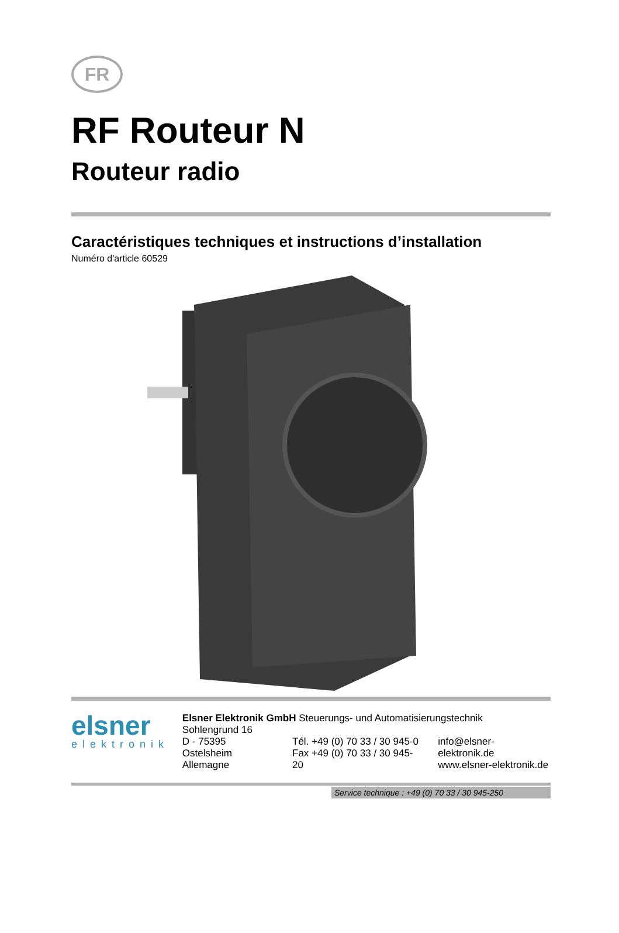FR
RF Routeur N
Routeur radio
Caractéristiques techniques et instructions d’installation
Numéro d'article 60529
elsner
elektronik
Elsner Elektronik GmbH Steuerungs- und Automatisierungstechnik
Sohlengrund 16
D - 75395 Ostelsheim
Allemagne
Tél. +49 (0) 70 33 / 30 945-0
Fax +49 (0) 70 33 / 30 945-20
info@elsner-elektronik.de
www.elsner-elektronik.de
Service technique : +49 (0) 70 33 / 30 945-250